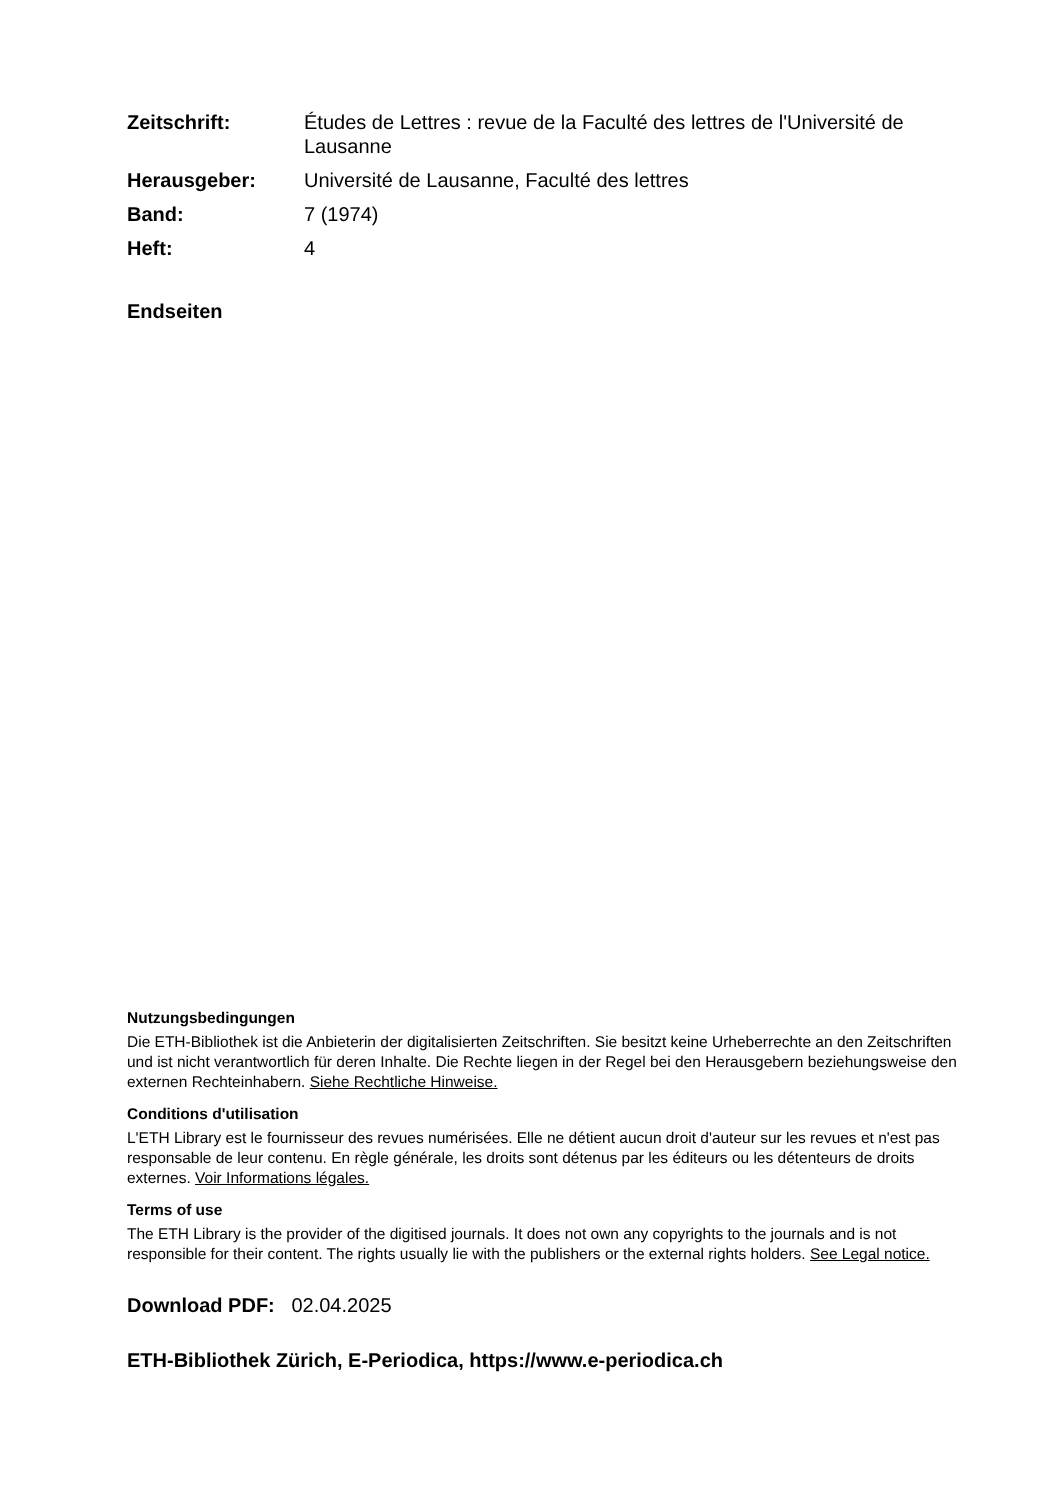Zeitschrift: Études de Lettres : revue de la Faculté des lettres de l'Université de Lausanne Herausgeber: Université de Lausanne, Faculté des lettres Band: 7 (1974) Heft: 4
Endseiten
Nutzungsbedingungen
Die ETH-Bibliothek ist die Anbieterin der digitalisierten Zeitschriften. Sie besitzt keine Urheberrechte an den Zeitschriften und ist nicht verantwortlich für deren Inhalte. Die Rechte liegen in der Regel bei den Herausgebern beziehungsweise den externen Rechteinhabern. Siehe Rechtliche Hinweise.
Conditions d'utilisation
L'ETH Library est le fournisseur des revues numérisées. Elle ne détient aucun droit d'auteur sur les revues et n'est pas responsable de leur contenu. En règle générale, les droits sont détenus par les éditeurs ou les détenteurs de droits externes. Voir Informations légales.
Terms of use
The ETH Library is the provider of the digitised journals. It does not own any copyrights to the journals and is not responsible for their content. The rights usually lie with the publishers or the external rights holders. See Legal notice.
Download PDF: 02.04.2025
ETH-Bibliothek Zürich, E-Periodica, https://www.e-periodica.ch